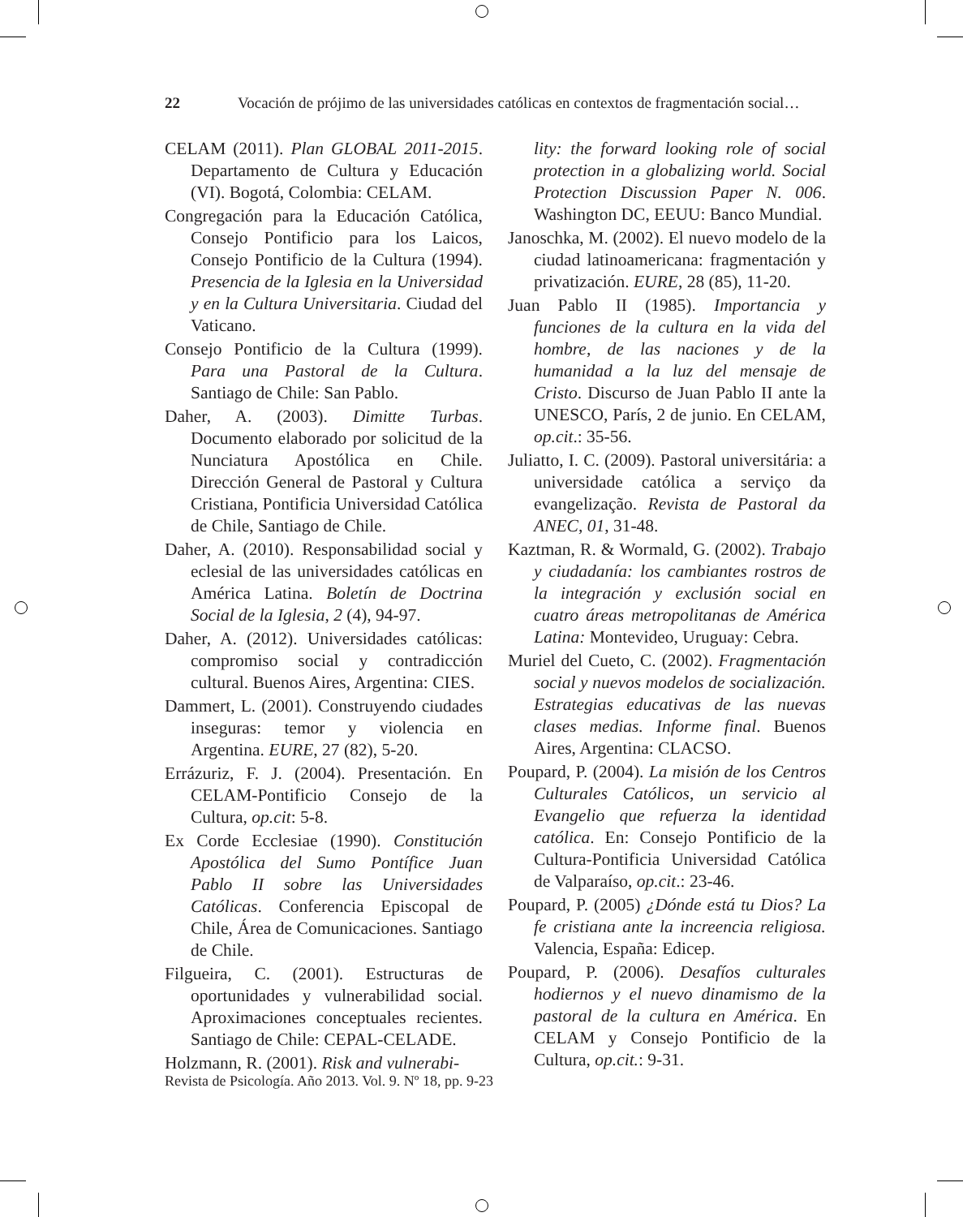22 Vocación de prójimo de las universidades católicas en contextos de fragmentación social…
CELAM (2011). Plan GLOBAL 2011-2015. Departamento de Cultura y Educación (VI). Bogotá, Colombia: CELAM.
Congregación para la Educación Católica, Consejo Pontificio para los Laicos, Consejo Pontificio de la Cultura (1994). Presencia de la Iglesia en la Universidad y en la Cultura Universitaria. Ciudad del Vaticano.
Consejo Pontificio de la Cultura (1999). Para una Pastoral de la Cultura. Santiago de Chile: San Pablo.
Daher, A. (2003). Dimitte Turbas. Documento elaborado por solicitud de la Nunciatura Apostólica en Chile. Dirección General de Pastoral y Cultura Cristiana, Pontificia Universidad Católica de Chile, Santiago de Chile.
Daher, A. (2010). Responsabilidad social y eclesial de las universidades católicas en América Latina. Boletín de Doctrina Social de la Iglesia, 2 (4), 94-97.
Daher, A. (2012). Universidades católicas: compromiso social y contradicción cultural. Buenos Aires, Argentina: CIES.
Dammert, L. (2001). Construyendo ciudades inseguras: temor y violencia en Argentina. EURE, 27 (82), 5-20.
Errázuriz, F. J. (2004). Presentación. En CELAM-Pontificio Consejo de la Cultura, op.cit: 5-8.
Ex Corde Ecclesiae (1990). Constitución Apostólica del Sumo Pontífice Juan Pablo II sobre las Universidades Católicas. Conferencia Episcopal de Chile, Área de Comunicaciones. Santiago de Chile.
Filgueira, C. (2001). Estructuras de oportunidades y vulnerabilidad social. Aproximaciones conceptuales recientes. Santiago de Chile: CEPAL-CELADE.
Holzmann, R. (2001). Risk and vulnerabi-
lity: the forward looking role of social protection in a globalizing world. Social Protection Discussion Paper N. 006. Washington DC, EEUU: Banco Mundial.
Janoschka, M. (2002). El nuevo modelo de la ciudad latinoamericana: fragmentación y privatización. EURE, 28 (85), 11-20.
Juan Pablo II (1985). Importancia y funciones de la cultura en la vida del hombre, de las naciones y de la humanidad a la luz del mensaje de Cristo. Discurso de Juan Pablo II ante la UNESCO, París, 2 de junio. En CELAM, op.cit.: 35-56.
Juliatto, I. C. (2009). Pastoral universitária: a universidade católica a serviço da evangelização. Revista de Pastoral da ANEC, 01, 31-48.
Kaztman, R. & Wormald, G. (2002). Trabajo y ciudadanía: los cambiantes rostros de la integración y exclusión social en cuatro áreas metropolitanas de América Latina: Montevideo, Uruguay: Cebra.
Muriel del Cueto, C. (2002). Fragmentación social y nuevos modelos de socialización. Estrategias educativas de las nuevas clases medias. Informe final. Buenos Aires, Argentina: CLACSO.
Poupard, P. (2004). La misión de los Centros Culturales Católicos, un servicio al Evangelio que refuerza la identidad católica. En: Consejo Pontificio de la Cultura-Pontificia Universidad Católica de Valparaíso, op.cit.: 23-46.
Poupard, P. (2005) ¿Dónde está tu Dios? La fe cristiana ante la increencia religiosa. Valencia, España: Edicep.
Poupard, P. (2006). Desafíos culturales hodiernos y el nuevo dinamismo de la pastoral de la cultura en América. En CELAM y Consejo Pontificio de la Cultura, op.cit.: 9-31.
Revista de Psicología. Año 2013. Vol. 9. Nº 18, pp. 9-23